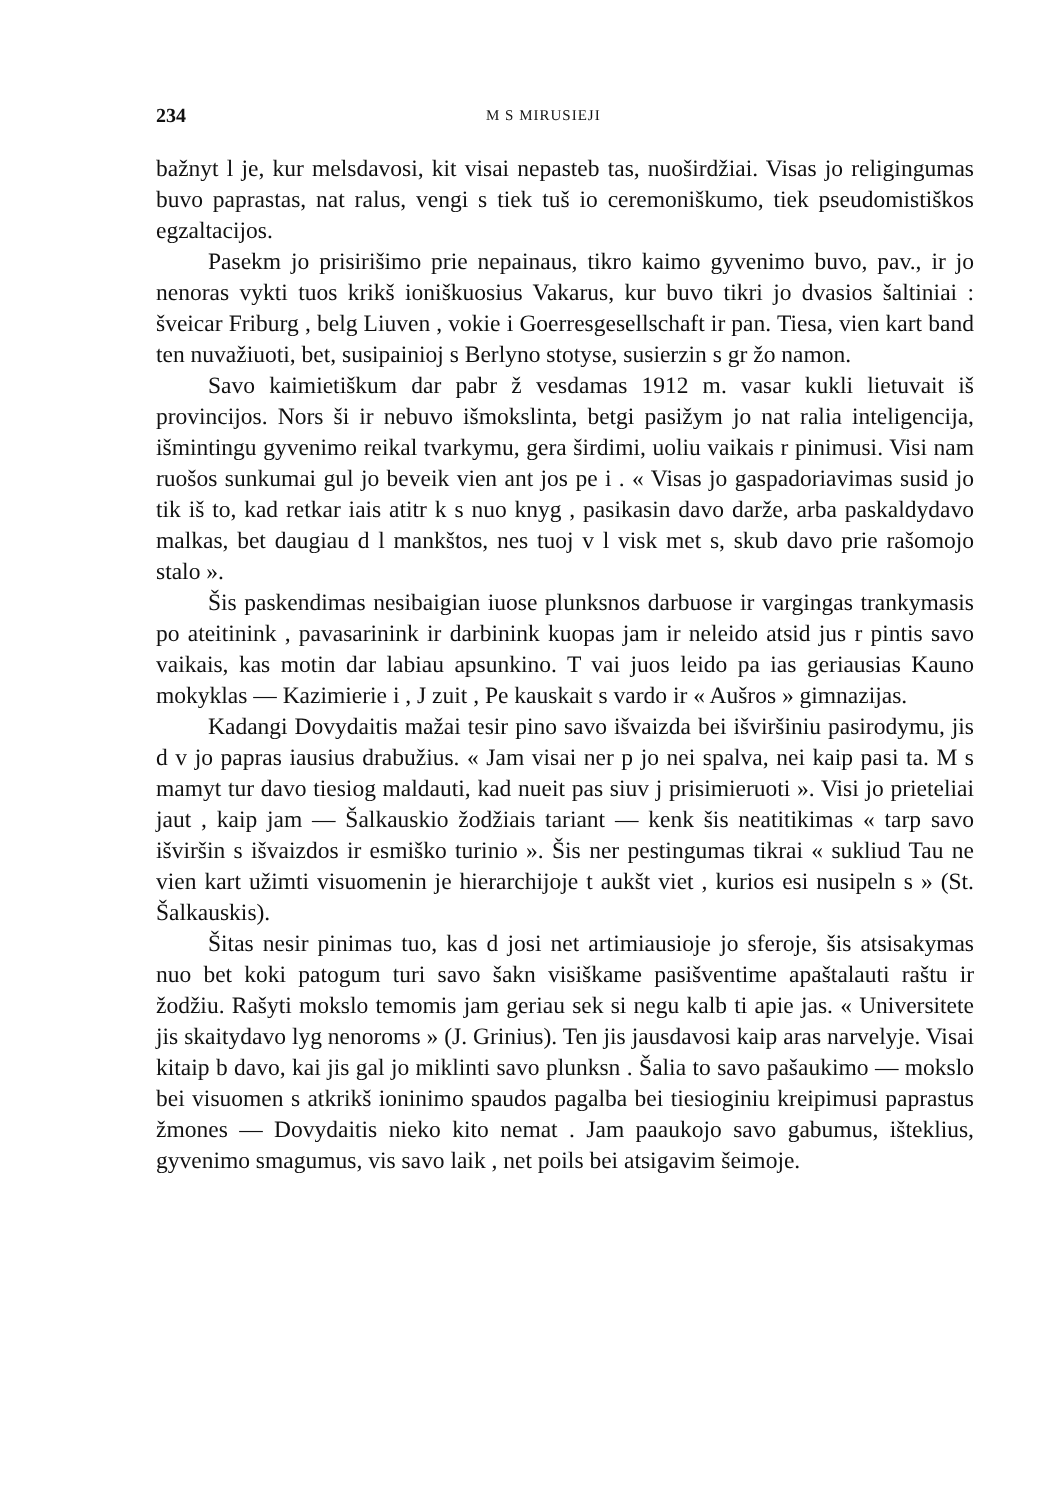234 M S MIRUSIEJI
bažnyt l je, kur melsdavosi, kit visai nepasteb tas, nuoširdžiai. Visas jo religingumas buvo paprastas, nat ralus, vengi s tiek tuš io ceremoniškumo, tiek pseudomistiškos egzaltacijos.
Pasekm jo prisirišimo prie nepainaus, tikro kaimo gyvenimo buvo, pav., ir jo nenoras vykti tuos krikš ioniškuosius Vakarus, kur buvo tikri jo dvasios šaltiniai : šveicar Friburg , belg Liuven , vokie i Goerresgesellschaft ir pan. Tiesa, vien kart band ten nuvažiuoti, bet, susipainioj s Berlyno stotyse, susierzin s gr žo namon.
Savo kaimietiškum dar pabr ž vesdamas 1912 m. vasar kukli lietuvait iš provincijos. Nors ši ir nebuvo išmokslinta, betgi pasižym jo nat ralia inteligencija, išmintingu gyvenimo reikal tvarkymu, gera širdimi, uoliu vaikais r pinimusi. Visi nam ruošos sunkumai gul jo beveik vien ant jos pe i . « Visas jo gaspadoriavimas susid jo tik iš to, kad retkar iais atitr k s nuo knyg , pasikasin davo darže, arba paskaldydavo malkas, bet daugiau d l mankštos, nes tuoj v l visk met s, skub davo prie rašomojo stalo ».
Šis paskendimas nesibaigian iuose plunksnos darbuose ir vargingas trankymasis po ateitinink , pavasarinink ir darbinink kuopas jam ir neleido atsid jus r pintis savo vaikais, kas motin dar labiau apsunkino. T vai juos leido pa ias geriausias Kauno mokyklas — Kazimierie i , J zuit , Pe kauskait s vardo ir « Aušros » gimnazijas.
Kadangi Dovydaitis mažai tesir pino savo išvaizda bei išviršiniu pasirodymu, jis d v jo papras iausius drabužius. « Jam visai ner p jo nei spalva, nei kaip pasi ta. M s mamyt tur davo tiesiog maldauti, kad nueit pas siuv j prisimieruoti ». Visi jo prieteliai jaut , kaip jam — Šalkauskio žodžiais tariant — kenk šis neatitikimas « tarp savo išviršin s išvaizdos ir esmiško turinio ». Šis ner pestingumas tikrai « sukliud Tau ne vien kart užimti visuomenin je hierarchijoje t aukšt viet , kurios esi nusipeln s » (St. Šalkauskis).
Šitas nesir pinimas tuo, kas d josi net artimiausioje jo sferoje, šis atsisakymas nuo bet koki patogum turi savo šakn visiškame pasišventime apaštalauti raštu ir žodžiu. Rašyti mokslo temomis jam geriau sek si negu kalb ti apie jas. « Universitete jis skaitydavo lyg nenoroms » (J. Grinius). Ten jis jausdavosi kaip aras narvelyje. Visai kitaip b davo, kai jis gal jo miklinti savo plunksn . Šalia to savo pašaukimo — mokslo bei visuomen s atkrikš ioninimo spaudos pagalba bei tiesioginiu kreipimusi paprastus žmones — Dovydaitis nieko kito nemat . Jam paaukojo savo gabumus, išteklius, gyvenimo smagumus, vis savo laik , net poils bei atsigavim šeimoje.